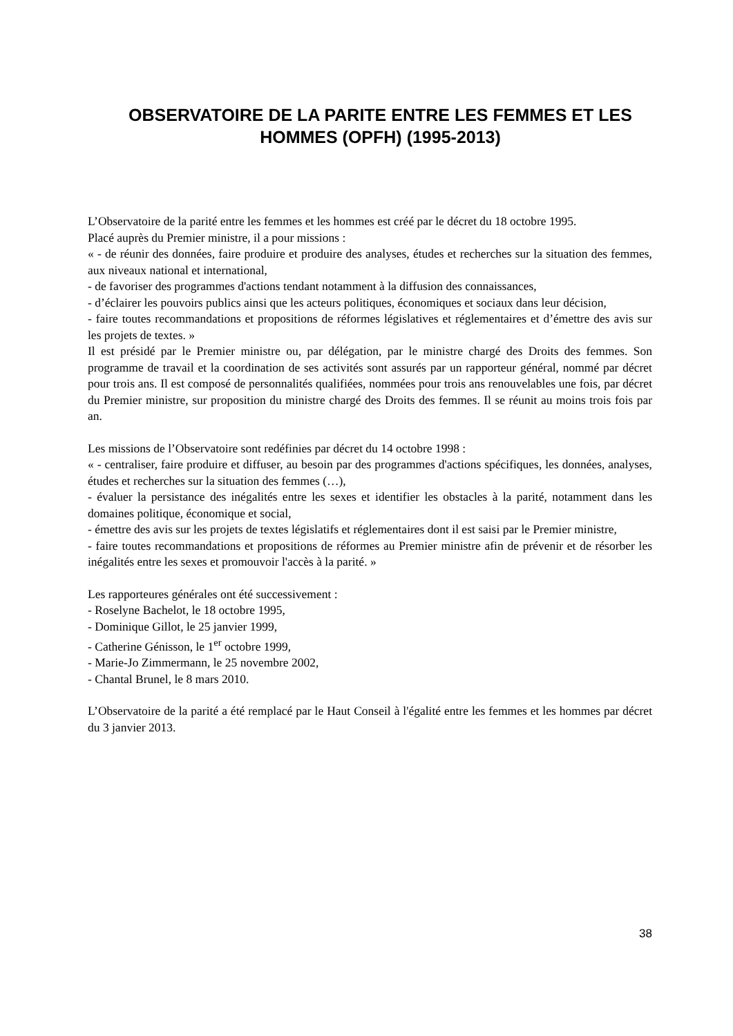OBSERVATOIRE DE LA PARITE ENTRE LES FEMMES ET LES HOMMES (OPFH) (1995-2013)
L’Observatoire de la parité entre les femmes et les hommes est créé par le décret du 18 octobre 1995.
Placé auprès du Premier ministre, il a pour missions :
« - de réunir des données, faire produire et produire des analyses, études et recherches sur la situation des femmes, aux niveaux national et international,
- de favoriser des programmes d'actions tendant notamment à la diffusion des connaissances,
- d’éclairer les pouvoirs publics ainsi que les acteurs politiques, économiques et sociaux dans leur décision,
- faire toutes recommandations et propositions de réformes législatives et réglementaires et d’émettre des avis sur les projets de textes. »
Il est présidé par le Premier ministre ou, par délégation, par le ministre chargé des Droits des femmes. Son programme de travail et la coordination de ses activités sont assurés par un rapporteur général, nommé par décret pour trois ans. Il est composé de personnalités qualifiées, nommées pour trois ans renouvelables une fois, par décret du Premier ministre, sur proposition du ministre chargé des Droits des femmes. Il se réunit au moins trois fois par an.
Les missions de l’Observatoire sont redéfinies par décret du 14 octobre 1998 :
« - centraliser, faire produire et diffuser, au besoin par des programmes d'actions spécifiques, les données, analyses, études et recherches sur la situation des femmes (…),
- évaluer la persistance des inégalités entre les sexes et identifier les obstacles à la parité, notamment dans les domaines politique, économique et social,
- émettre des avis sur les projets de textes législatifs et réglementaires dont il est saisi par le Premier ministre,
- faire toutes recommandations et propositions de réformes au Premier ministre afin de prévenir et de résorber les inégalités entre les sexes et promouvoir l'accès à la parité. »
Les rapporteures générales ont été successivement :
- Roselyne Bachelot, le 18 octobre 1995,
- Dominique Gillot, le 25 janvier 1999,
- Catherine Génisson, le 1<sup>er</sup> octobre 1999,
- Marie-Jo Zimmermann, le 25 novembre 2002,
- Chantal Brunel, le 8 mars 2010.
L’Observatoire de la parité a été remplacé par le Haut Conseil à l'égalité entre les femmes et les hommes par décret du 3 janvier 2013.
38